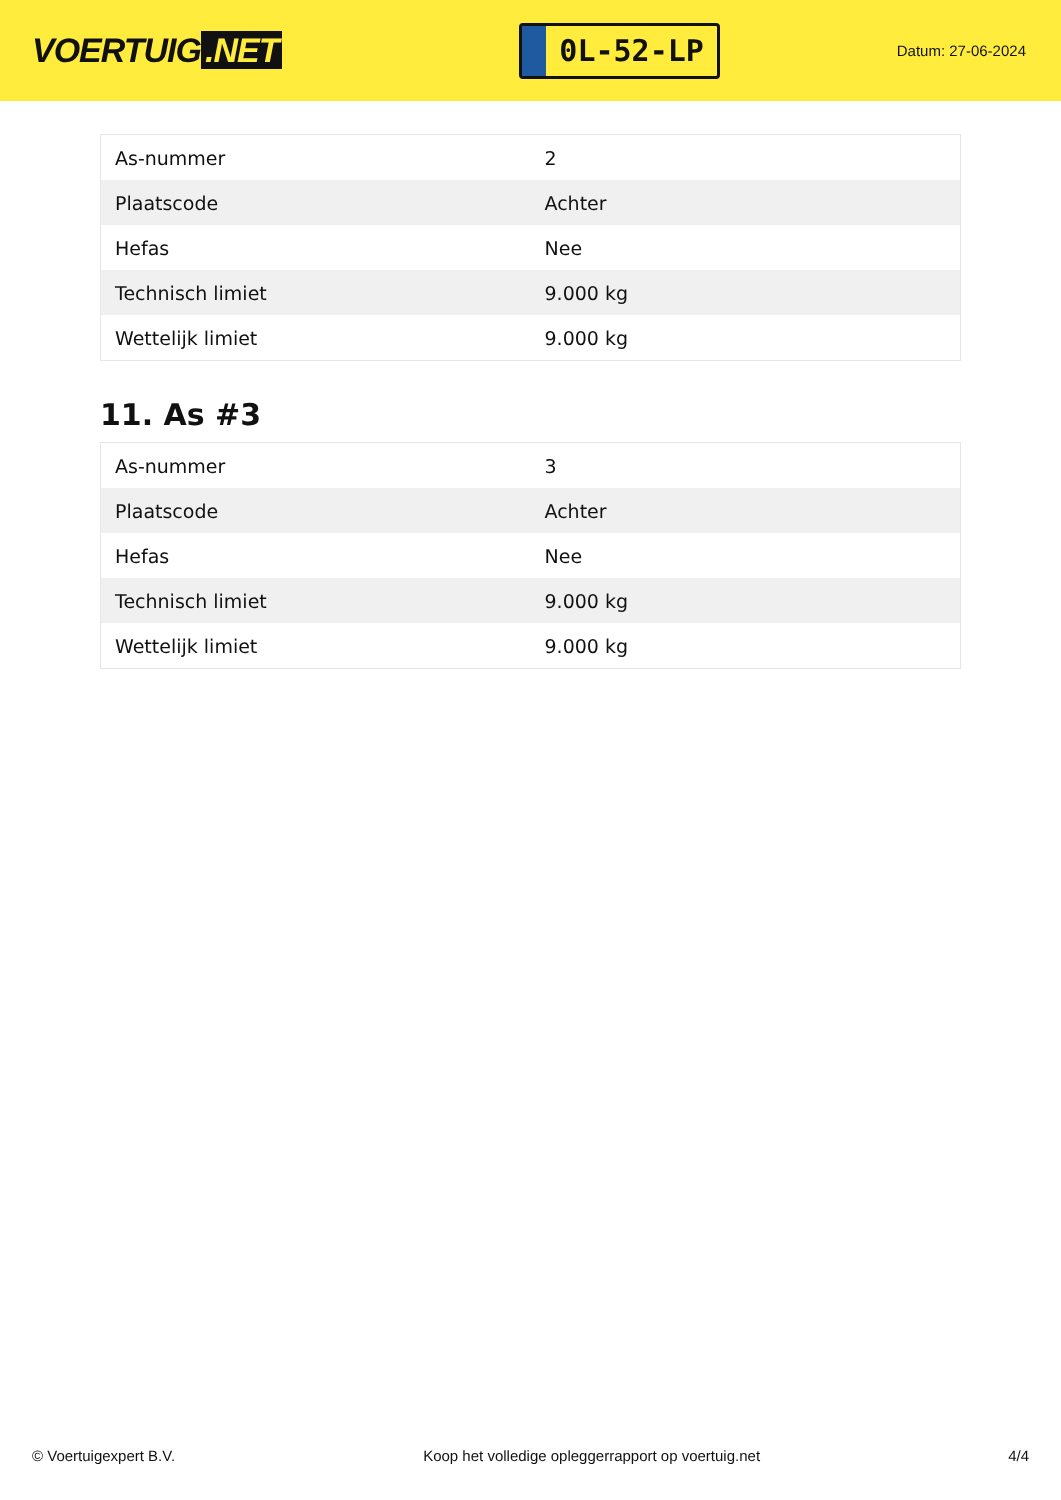VOERTUIG.NET
0L-52-LP
Datum: 27-06-2024
| As-nummer | 2 |
| Plaatscode | Achter |
| Hefas | Nee |
| Technisch limiet | 9.000 kg |
| Wettelijk limiet | 9.000 kg |
11. As #3
| As-nummer | 3 |
| Plaatscode | Achter |
| Hefas | Nee |
| Technisch limiet | 9.000 kg |
| Wettelijk limiet | 9.000 kg |
© Voertuigexpert B.V. Koop het volledige opleggerrapport op voertuig.net 4/4